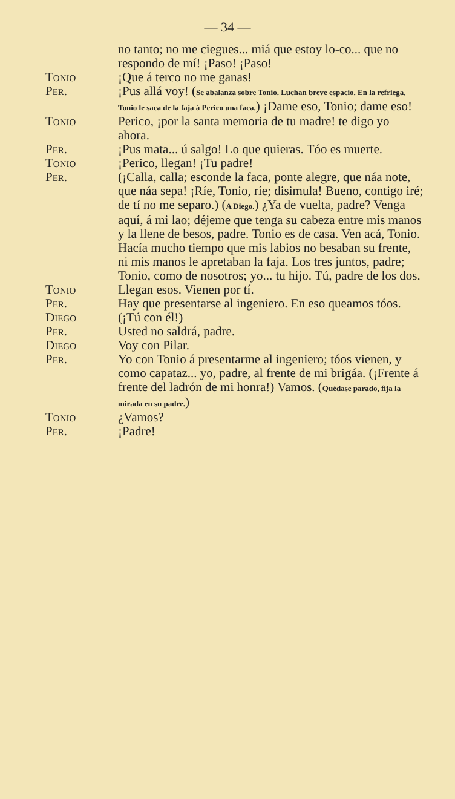— 34 —
no tanto; no me ciegues... miá que estoy lo-co... que no respondo de mí! ¡Paso! ¡Paso!
Tonio ¡Que á terco no me ganas!
Per. ¡Pus allá voy! (Se abalanza sobre Tonio. Luchan breve espacio. En la refriega, Tonio le saca de la faja á Perico una faca.) ¡Dame eso, Tonio; dame eso!
Tonio Perico, ¡por la santa memoria de tu madre! te digo yo ahora.
Per. ¡Pus mata... ú salgo! Lo que quieras. Tóo es muerte.
Tonio ¡Perico, llegan! ¡Tu padre!
Per. (¡Calla, calla; esconde la faca, ponte alegre, que náa note, que náa sepa! ¡Ríe, Tonio, ríe; disimula! Bueno, contigo iré; de tí no me separo.) (A Diego.) ¿Ya de vuelta, padre? Venga aquí, á mi lao; déjeme que tenga su cabeza entre mis manos y la llene de besos, padre. Tonio es de casa. Ven acá, Tonio. Hacía mucho tiempo que mis labios no besaban su frente, ni mis manos le apretaban la faja. Los tres juntos, padre; Tonio, como de nosotros; yo... tu hijo. Tú, padre de los dos.
Tonio Llegan esos. Vienen por tí.
Per. Hay que presentarse al ingeniero. En eso queamos tóos.
Diego (¡Tú con él!)
Per. Usted no saldrá, padre.
Diego Voy con Pilar.
Per. Yo con Tonio á presentarme al ingeniero; tóos vienen, y como capataz... yo, padre, al frente de mi brigáa. (¡Frente á frente del ladrón de mi honra!) Vamos. (Quédase parado, fija la mirada en su padre.)
Tonio ¿Vamos?
Per. ¡Padre!